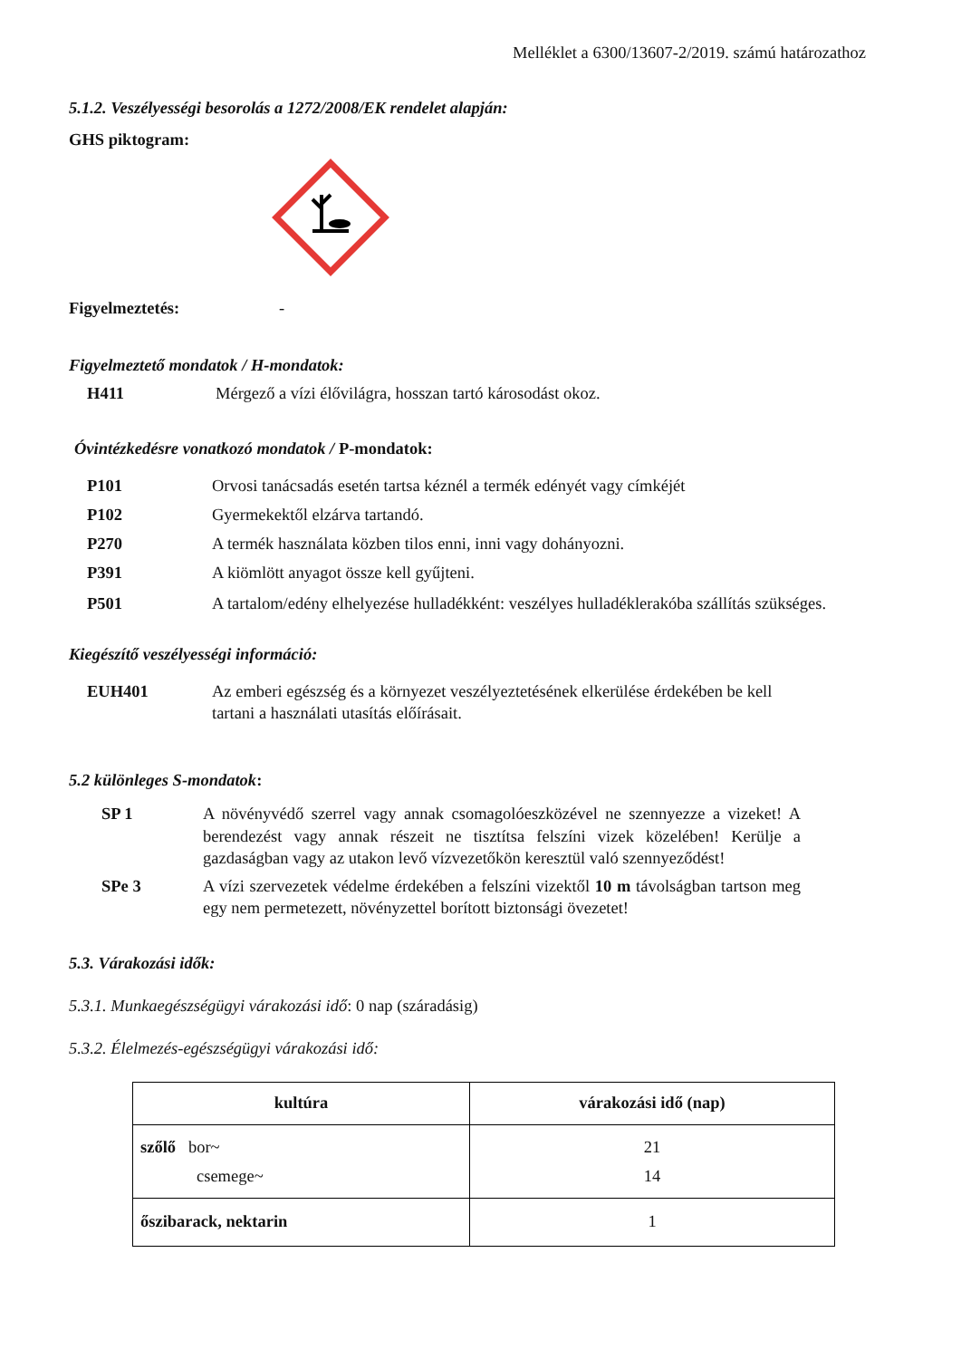Melléklet a 6300/13607-2/2019. számú határozathoz
5.1.2. Veszélyességi besorolás a 1272/2008/EK rendelet alapján:
GHS piktogram:
Figyelmeztetés: -
Figyelmeztető mondatok / H-mondatok:
H411 Mérgező a vízi élővilágra, hosszan tartó károsodást okoz.
Óvintézkedésre vonatkozó mondatok / P-mondatok:
P101 Orvosi tanácsadás esetén tartsa kéznél a termék edényét vagy címkéjét
P102 Gyermekektől elzárva tartandó.
P270 A termék használata közben tilos enni, inni vagy dohányozni.
P391 A kiömlött anyagot össze kell gyűjteni.
P501 A tartalom/edény elhelyezése hulladékként: veszélyes hulladéklerakóba szállítás szükséges.
Kiegészítő veszélyességi információ:
EUH401 Az emberi egészség és a környezet veszélyeztetésének elkerülése érdekében be kell tartani a használati utasítás előírásait.
5.2 különleges S-mondatok:
SP 1 A növényvédő szerrel vagy annak csomagolóeszközével ne szennyezze a vizeket! A berendezést vagy annak részeit ne tisztítsa felszíni vizek közelében! Kerülje a gazdaságban vagy az utakon levő vízvezetőkön keresztül való szennyeződést!
SPe 3 A vízi szervezetek védelme érdekében a felszíni vizektől 10 m távolságban tartson meg egy nem permetezett, növényzettel borított biztonsági övezetet!
5.3. Várakozási idők:
5.3.1. Munkaegészségügyi várakozási idő: 0 nap (száradásig)
5.3.2. Élelmezés-egészségügyi várakozási idő:
| kultúra | várakozási idő (nap) |
| --- | --- |
| szőlő bor~ csemege~ | 21 14 |
| őszibarack, nektarin | 1 |